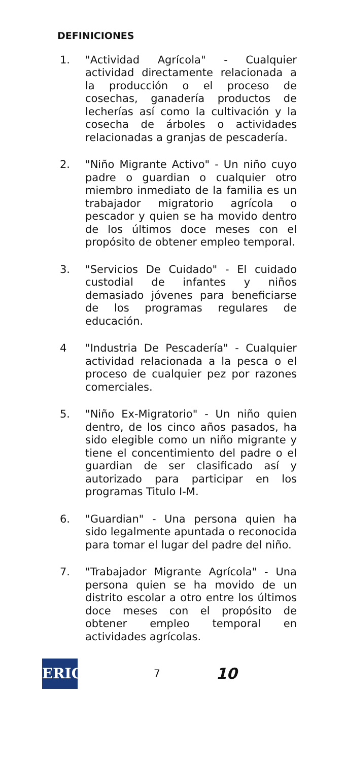DEFINICIONES
1. "Actividad Agrícola" - Cualquier actividad directamente relacionada a la producción o el proceso de cosechas, ganadería productos de lecherías así como la cultivación y la cosecha de árboles o actividades relacionadas a granjas de pescadería.
2. "Niño Migrante Activo" - Un niño cuyo padre o guardian o cualquier otro miembro inmediato de la familia es un trabajador migratorio agrícola o pescador y quien se ha movido dentro de los últimos doce meses con el propósito de obtener empleo temporal.
3. "Servicios De Cuidado" - El cuidado custodial de infantes y niños demasiado jóvenes para beneficiarse de los programas regulares de educación.
4 "Industria De Pescadería" - Cualquier actividad relacionada a la pesca o el proceso de cualquier pez por razones comerciales.
5. "Niño Ex-Migratorio" - Un niño quien dentro, de los cinco años pasados, ha sido elegible como un niño migrante y tiene el concentimiento del padre o el guardian de ser clasificado así y autorizado para participar en los programas Titulo I-M.
6. "Guardian" - Una persona quien ha sido legalmente apuntada o reconocida para tomar el lugar del padre del niño.
7. "Trabajador Migrante Agrícola" - Una persona quien se ha movido de un distrito escolar a otro entre los últimos doce meses con el propósito de obtener empleo temporal en actividades agrícolas.
ERIC
7
10